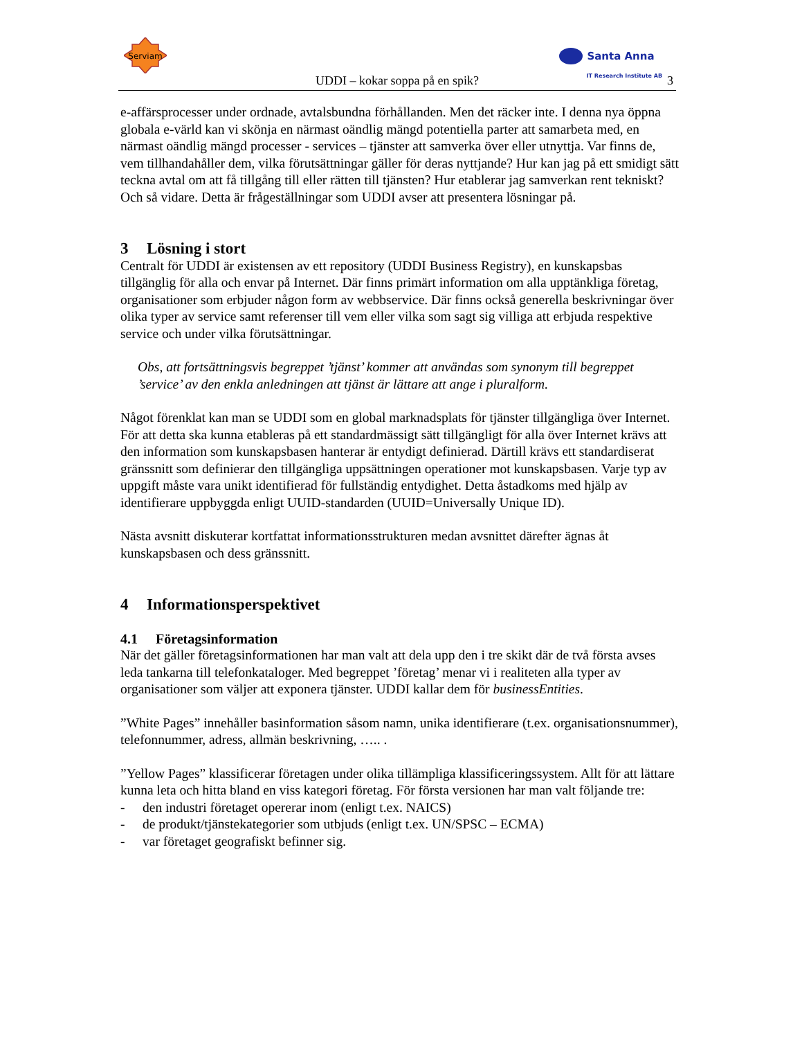Serviam
Santa Anna
IT Research Institute AB
UDDI – kokar soppa på en spik? 3
e-affärsprocesser under ordnade, avtalsbundna förhållanden. Men det räcker inte. I denna nya öppna globala e-värld kan vi skönja en närmast oändlig mängd potentiella parter att samarbeta med, en närmast oändlig mängd processer - services – tjänster att samverka över eller utnyttja. Var finns de, vem tillhandahåller dem, vilka förutsättningar gäller för deras nyttjande? Hur kan jag på ett smidigt sätt teckna avtal om att få tillgång till eller rätten till tjänsten? Hur etablerar jag samverkan rent tekniskt? Och så vidare. Detta är frågeställningar som UDDI avser att presentera lösningar på.
3 Lösning i stort
Centralt för UDDI är existensen av ett repository (UDDI Business Registry), en kunskapsbas tillgänglig för alla och envar på Internet. Där finns primärt information om alla upptänkliga företag, organisationer som erbjuder någon form av webbservice. Där finns också generella beskrivningar över olika typer av service samt referenser till vem eller vilka som sagt sig villiga att erbjuda respektive service och under vilka förutsättningar.
Obs, att fortsättningsvis begreppet ’tjänst’ kommer att användas som synonym till begreppet ’service’ av den enkla anledningen att tjänst är lättare att ange i pluralform.
Något förenklat kan man se UDDI som en global marknadsplats för tjänster tillgängliga över Internet. För att detta ska kunna etableras på ett standardmässigt sätt tillgängligt för alla över Internet krävs att den information som kunskapsbasen hanterar är entydigt definierad. Därtill krävs ett standardiserat gränssnitt som definierar den tillgängliga uppsättningen operationer mot kunskapsbasen. Varje typ av uppgift måste vara unikt identifierad för fullständig entydighet. Detta åstadkoms med hjälp av identifierare uppbyggda enligt UUID-standarden (UUID=Universally Unique ID).
Nästa avsnitt diskuterar kortfattat informationsstrukturen medan avsnittet därefter ägnas åt kunskapsbasen och dess gränssnitt.
4 Informationsperspektivet
4.1 Företagsinformation
När det gäller företagsinformationen har man valt att dela upp den i tre skikt där de två första avses leda tankarna till telefonkataloger. Med begreppet ’företag’ menar vi i realiteten alla typer av organisationer som väljer att exponera tjänster. UDDI kallar dem för businessEntities.
”White Pages” innehåller basinformation såsom namn, unika identifierare (t.ex. organisationsnummer), telefonnummer, adress, allmän beskrivning, ….. .
”Yellow Pages” klassificerar företagen under olika tillämpliga klassificeringssystem. Allt för att lättare kunna leta och hitta bland en viss kategori företag. För första versionen har man valt följande tre:
- den industri företaget opererar inom (enligt t.ex. NAICS)
- de produkt/tjänstekategorier som utbjuds (enligt t.ex. UN/SPSC – ECMA)
- var företaget geografiskt befinner sig.